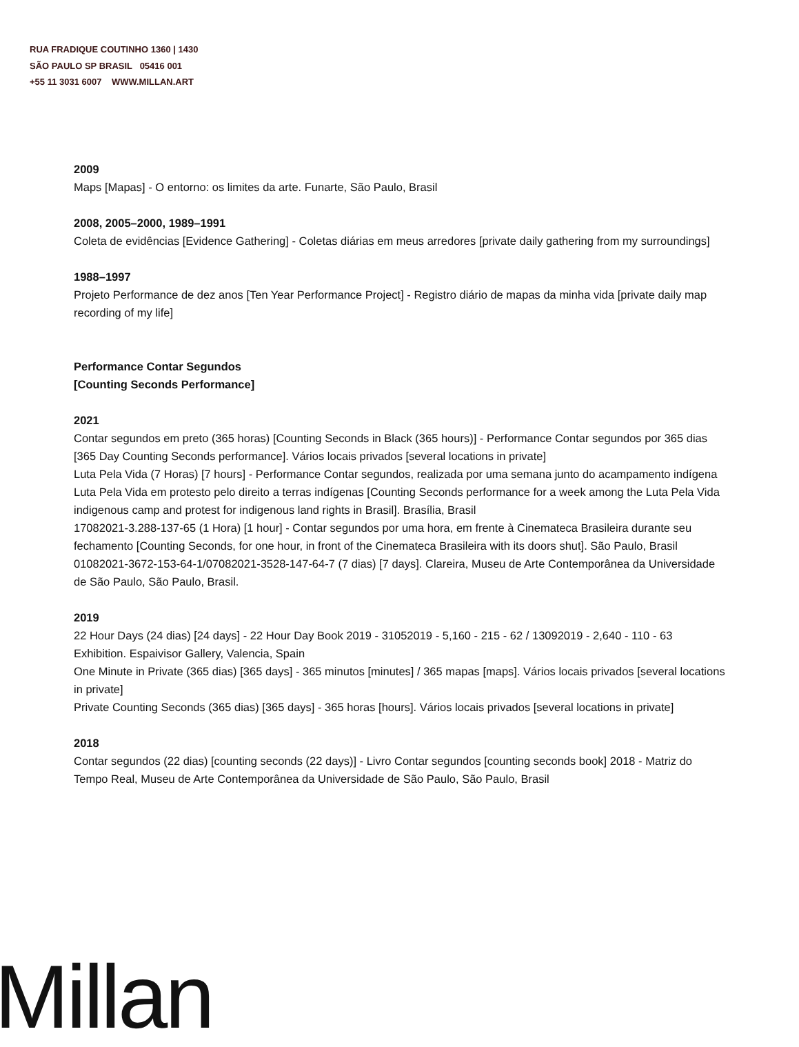RUA FRADIQUE COUTINHO 1360 | 1430
SÃO PAULO SP BRASIL 05416 001
+55 11 3031 6007 WWW.MILLAN.ART
2009
Maps [Mapas] - O entorno: os limites da arte. Funarte, São Paulo, Brasil
2008, 2005–2000, 1989–1991
Coleta de evidências [Evidence Gathering] - Coletas diárias em meus arredores [private daily gathering from my surroundings]
1988–1997
Projeto Performance de dez anos [Ten Year Performance Project] - Registro diário de mapas da minha vida [private daily map recording of my life]
Performance Contar Segundos
[Counting Seconds Performance]
2021
Contar segundos em preto (365 horas) [Counting Seconds in Black (365 hours)] - Performance Contar segundos por 365 dias [365 Day Counting Seconds performance]. Vários locais privados [several locations in private]
Luta Pela Vida (7 Horas) [7 hours] - Performance Contar segundos, realizada por uma semana junto do acampamento indígena Luta Pela Vida em protesto pelo direito a terras indígenas [Counting Seconds performance for a week among the Luta Pela Vida indigenous camp and protest for indigenous land rights in Brasil]. Brasília, Brasil
17082021-3.288-137-65 (1 Hora) [1 hour] - Contar segundos por uma hora, em frente à Cinemateca Brasileira durante seu fechamento [Counting Seconds, for one hour, in front of the Cinemateca Brasileira with its doors shut]. São Paulo, Brasil
01082021-3672-153-64-1/07082021-3528-147-64-7 (7 dias) [7 days]. Clareira, Museu de Arte Contemporânea da Universidade de São Paulo, São Paulo, Brasil.
2019
22 Hour Days (24 dias) [24 days] - 22 Hour Day Book 2019 - 31052019 - 5,160 - 215 - 62 / 13092019 - 2,640 - 110 - 63 Exhibition. Espaivisor Gallery, Valencia, Spain
One Minute in Private (365 dias) [365 days] - 365 minutos [minutes] / 365 mapas [maps]. Vários locais privados [several locations in private]
Private Counting Seconds (365 dias) [365 days] - 365 horas [hours]. Vários locais privados [several locations in private]
2018
Contar segundos (22 dias) [counting seconds (22 days)] - Livro Contar segundos [counting seconds book] 2018 - Matriz do Tempo Real, Museu de Arte Contemporânea da Universidade de São Paulo, São Paulo, Brasil
Millan